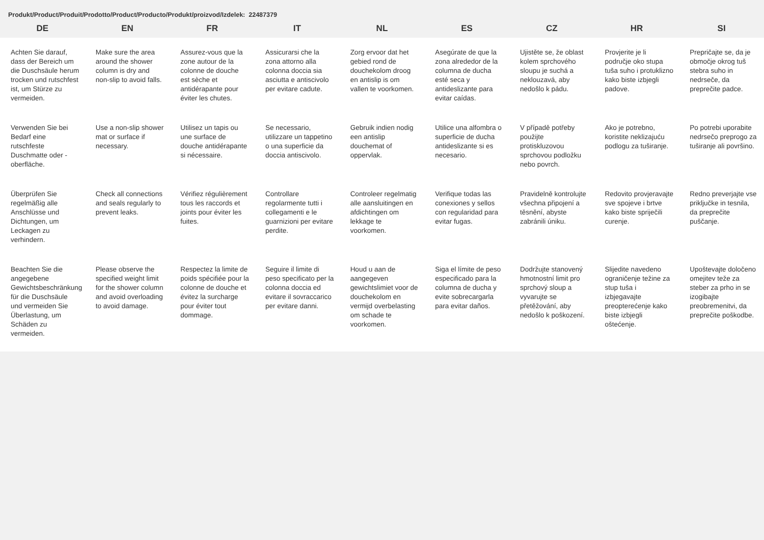Produkt/Product/Produit/Prodotto/Product/Producto/Produkt/proizvod/Izdelek: 22487379
| DE | EN | FR | IT | NL | ES | CZ | HR | SI |
| --- | --- | --- | --- | --- | --- | --- | --- | --- |
| Achten Sie darauf, dass der Bereich um die Duschsäule herum trocken und rutschfest ist, um Stürze zu vermeiden. | Make sure the area around the shower column is dry and non-slip to avoid falls. | Assurez-vous que la zone autour de la colonne de douche est sèche et antidérapante pour éviter les chutes. | Assicurarsi che la zona attorno alla colonna doccia sia asciutta e antiscivolo per evitare cadute. | Zorg ervoor dat het gebied rond de douchekolom droog en antislip is om vallen te voorkomen. | Asegúrate de que la zona alrededor de la columna de ducha esté seca y antideslizante para evitar caídas. | Ujistěte se, že oblast kolem sprchového sloupu je suchá a neklouzavá, aby nedošlo k pádu. | Provjerite je li područje oko stupa tuša suho i protuklizno kako biste izbjegli padove. | Prepričajte se, da je območje okrog tuš stebra suho in nedrseče, da preprečite padce. |
| Verwenden Sie bei Bedarf eine rutschfeste Duschmatte oder -oberfläche. | Use a non-slip shower mat or surface if necessary. | Utilisez un tapis ou une surface de douche antidérapante si nécessaire. | Se necessario, utilizzare un tappetino o una superficie da doccia antiscivolo. | Gebruik indien nodig een antislip douchemat of oppervlak. | Utilice una alfombra o superficie de ducha antideslizante si es necesario. | V případě potřeby použijte protiskluzovou sprchovou podložku nebo povrch. | Ako je potrebno, koristite neklizajuću podlogu za tuširanje. | Po potrebi uporabite nedrsečo preprogo za tuširanje ali površino. |
| Überprüfen Sie regelmäßig alle Anschlüsse und Dichtungen, um Leckagen zu verhindern. | Check all connections and seals regularly to prevent leaks. | Vérifiez régulièrement tous les raccords et joints pour éviter les fuites. | Controllare regolarmente tutti i collegamenti e le guarnizioni per evitare perdite. | Controleer regelmatig alle aansluitingen en afdichtingen om lekkage te voorkomen. | Verifique todas las conexiones y sellos con regularidad para evitar fugas. | Pravidelně kontrolujte všechna připojení a těsnění, abyste zabránili úniku. | Redovito provjeravajte sve spojeve i brtve kako biste spriječili curenje. | Redno preverjajte vse priključke in tesnila, da preprečite puščanje. |
| Beachten Sie die angegebene Gewichtsbeschränkung für die Duschsäule und vermeiden Sie Überlastung, um Schäden zu vermeiden. | Please observe the specified weight limit for the shower column and avoid overloading to avoid damage. | Respectez la limite de poids spécifiée pour la colonne de douche et évitez la surcharge pour éviter tout dommage. | Seguire il limite di peso specificato per la colonna doccia ed evitare il sovraccarico per evitare danni. | Houd u aan de aangegeven gewichtslimiet voor de douchekolom en vermijd overbelasting om schade te voorkomen. | Siga el límite de peso especificado para la columna de ducha y evite sobrecargarla para evitar daños. | Dodržujte stanovený hmotnostní limit pro sprchový sloup a vyvarujte se přetěžování, aby nedošlo k poškození. | Slijedite navedeno ograničenje težine za stup tuša i izbjegavajte preopterećenje kako biste izbjegli oštećenje. | Upoštevajte določeno omejitev teže za steber za prho in se izogibajte preobremenitvi, da preprečite poškodbe. |